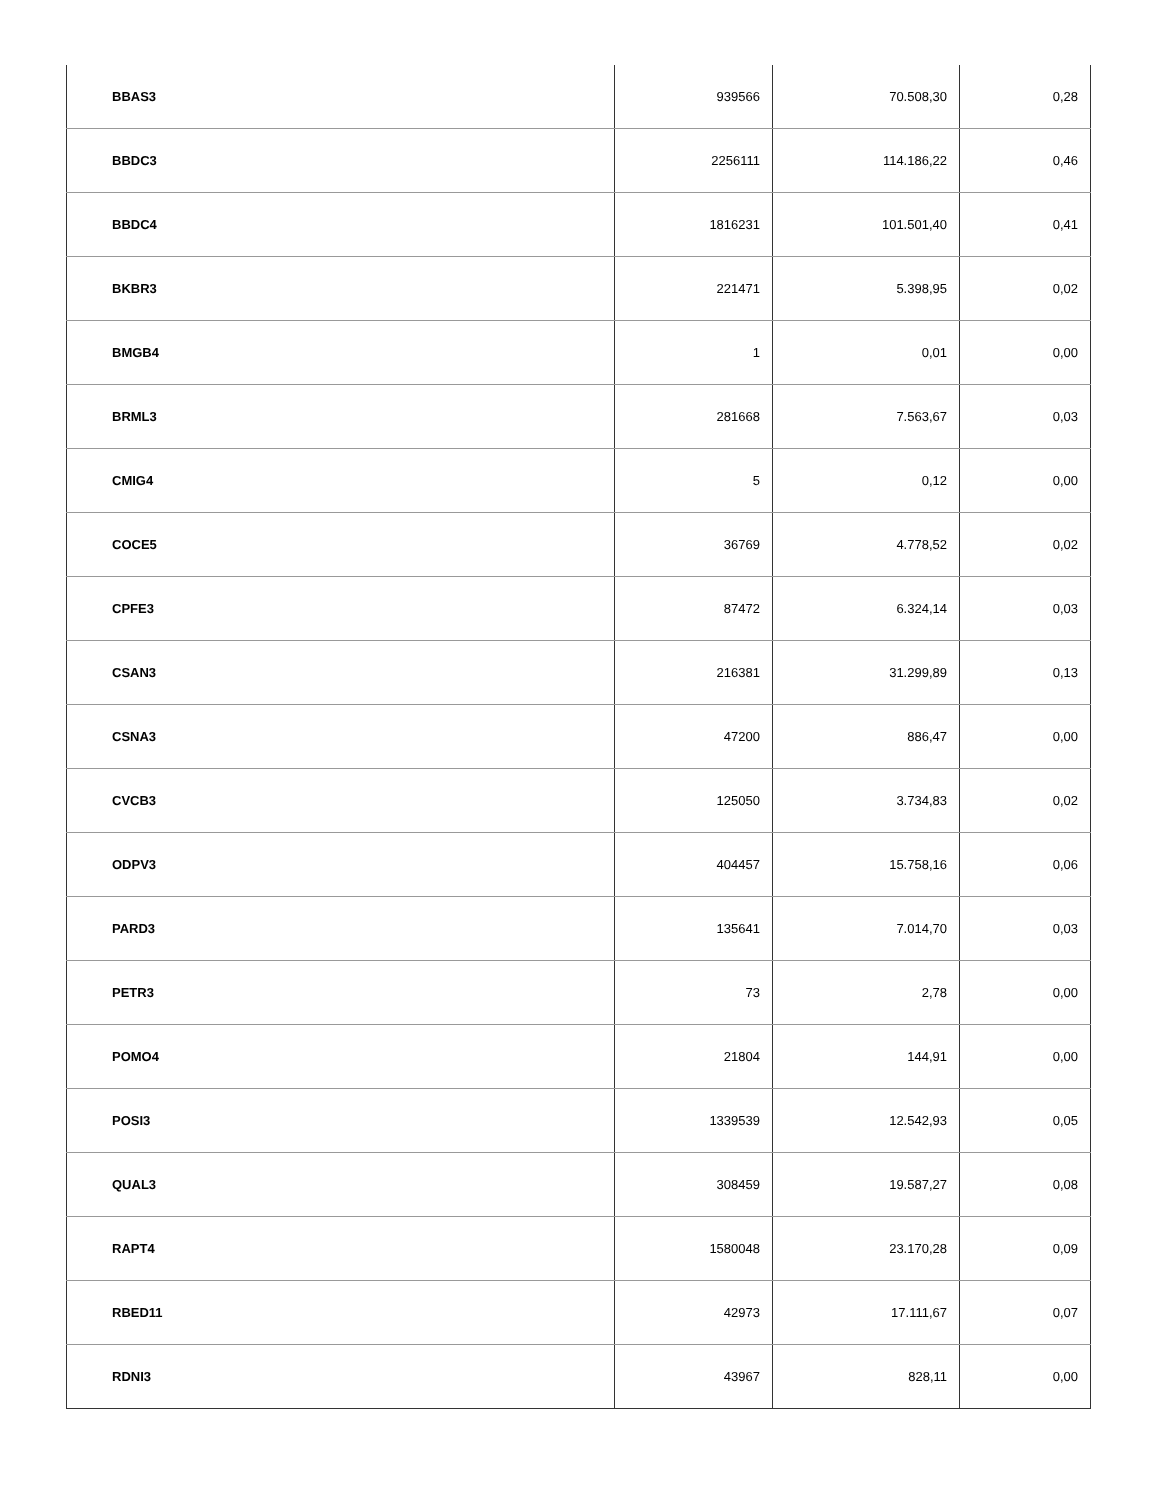| BBAS3 | 939566 | 70.508,30 | 0,28 |
| BBDC3 | 2256111 | 114.186,22 | 0,46 |
| BBDC4 | 1816231 | 101.501,40 | 0,41 |
| BKBR3 | 221471 | 5.398,95 | 0,02 |
| BMGB4 | 1 | 0,01 | 0,00 |
| BRML3 | 281668 | 7.563,67 | 0,03 |
| CMIG4 | 5 | 0,12 | 0,00 |
| COCE5 | 36769 | 4.778,52 | 0,02 |
| CPFE3 | 87472 | 6.324,14 | 0,03 |
| CSAN3 | 216381 | 31.299,89 | 0,13 |
| CSNA3 | 47200 | 886,47 | 0,00 |
| CVCB3 | 125050 | 3.734,83 | 0,02 |
| ODPV3 | 404457 | 15.758,16 | 0,06 |
| PARD3 | 135641 | 7.014,70 | 0,03 |
| PETR3 | 73 | 2,78 | 0,00 |
| POMO4 | 21804 | 144,91 | 0,00 |
| POSI3 | 1339539 | 12.542,93 | 0,05 |
| QUAL3 | 308459 | 19.587,27 | 0,08 |
| RAPT4 | 1580048 | 23.170,28 | 0,09 |
| RBED11 | 42973 | 17.111,67 | 0,07 |
| RDNI3 | 43967 | 828,11 | 0,00 |